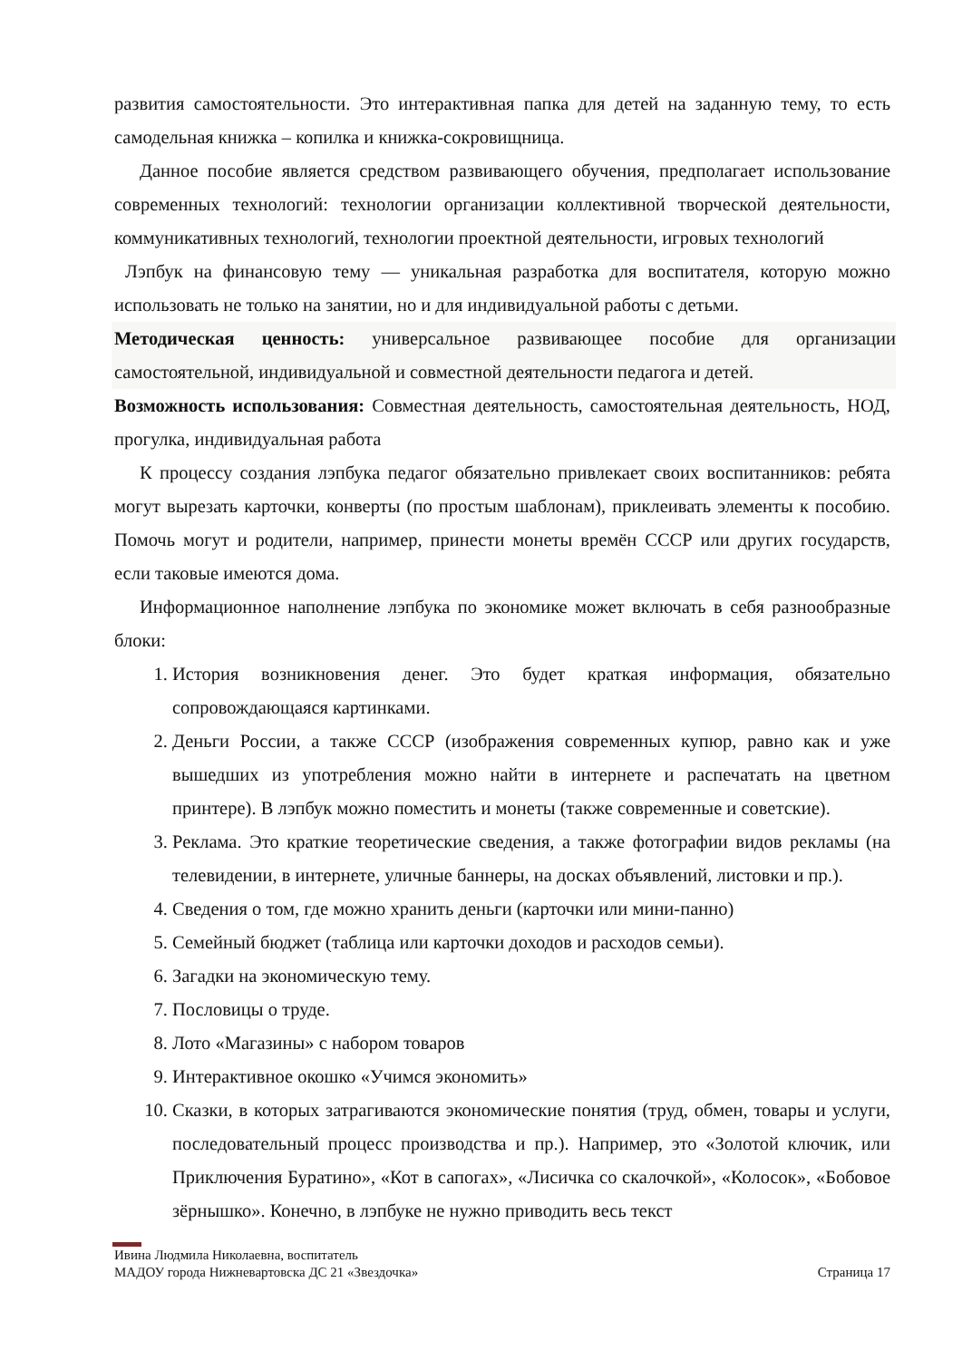развития самостоятельности. Это интерактивная папка для детей на заданную тему, то есть самодельная книжка – копилка и книжка-сокровищница.
Данное пособие является средством развивающего обучения, предполагает использование современных технологий: технологии организации коллективной творческой деятельности, коммуникативных технологий, технологии проектной деятельности, игровых технологий
Лэпбук на финансовую тему — уникальная разработка для воспитателя, которую можно использовать не только на занятии, но и для индивидуальной работы с детьми.
Методическая ценность: универсальное развивающее пособие для организации самостоятельной, индивидуальной и совместной деятельности педагога и детей.
Возможность использования: Совместная деятельность, самостоятельная деятельность, НОД, прогулка, индивидуальная работа
К процессу создания лэпбука педагог обязательно привлекает своих воспитанников: ребята могут вырезать карточки, конверты (по простым шаблонам), приклеивать элементы к пособию. Помочь могут и родители, например, принести монеты времён СССР или других государств, если таковые имеются дома.
Информационное наполнение лэпбука по экономике может включать в себя разнообразные блоки:
1. История возникновения денег. Это будет краткая информация, обязательно сопровождающаяся картинками.
2. Деньги России, а также СССР (изображения современных купюр, равно как и уже вышедших из употребления можно найти в интернете и распечатать на цветном принтере). В лэпбук можно поместить и монеты (также современные и советские).
3. Реклама. Это краткие теоретические сведения, а также фотографии видов рекламы (на телевидении, в интернете, уличные баннеры, на досках объявлений, листовки и пр.).
4. Сведения о том, где можно хранить деньги (карточки или мини-панно)
5. Семейный бюджет (таблица или карточки доходов и расходов семьи).
6. Загадки на экономическую тему.
7. Пословицы о труде.
8. Лото «Магазины» с набором товаров
9. Интерактивное окошко «Учимся экономить»
10. Сказки, в которых затрагиваются экономические понятия (труд, обмен, товары и услуги, последовательный процесс производства и пр.). Например, это «Золотой ключик, или Приключения Буратино», «Кот в сапогах», «Лисичка со скалочкой», «Колосок», «Бобовое зёрнышко». Конечно, в лэпбуке не нужно приводить весь текст
Ивина Людмила Николаевна, воспитатель
МАДОУ города Нижневартовска ДС 21 «Звездочка» Страница 17